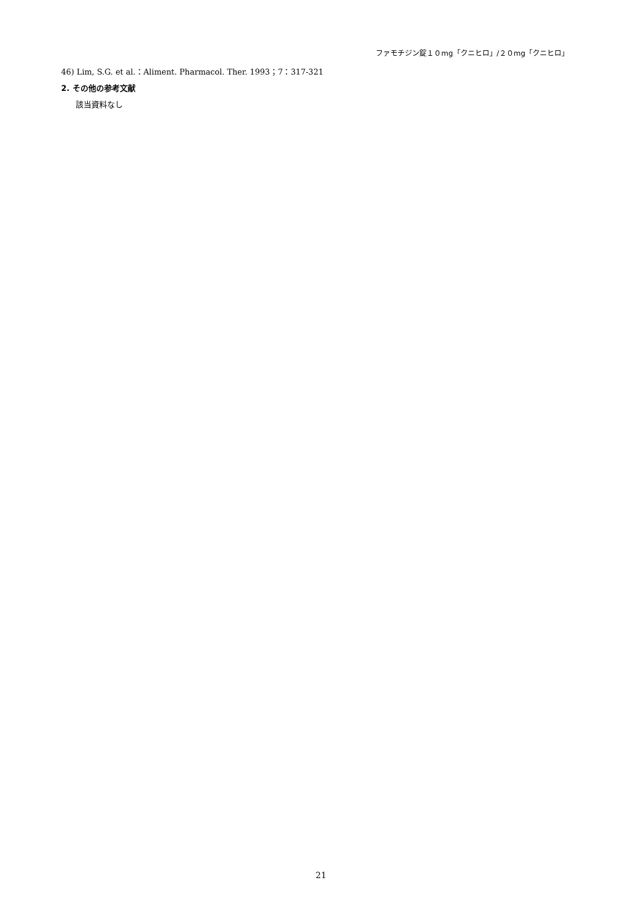ファモチジン錠１０mg「クニヒロ」/２０mg「クニヒロ」
46) Lim, S.G. et al.：Aliment. Pharmacol. Ther. 1993；7：317-321
2. その他の参考文献
該当資料なし
21